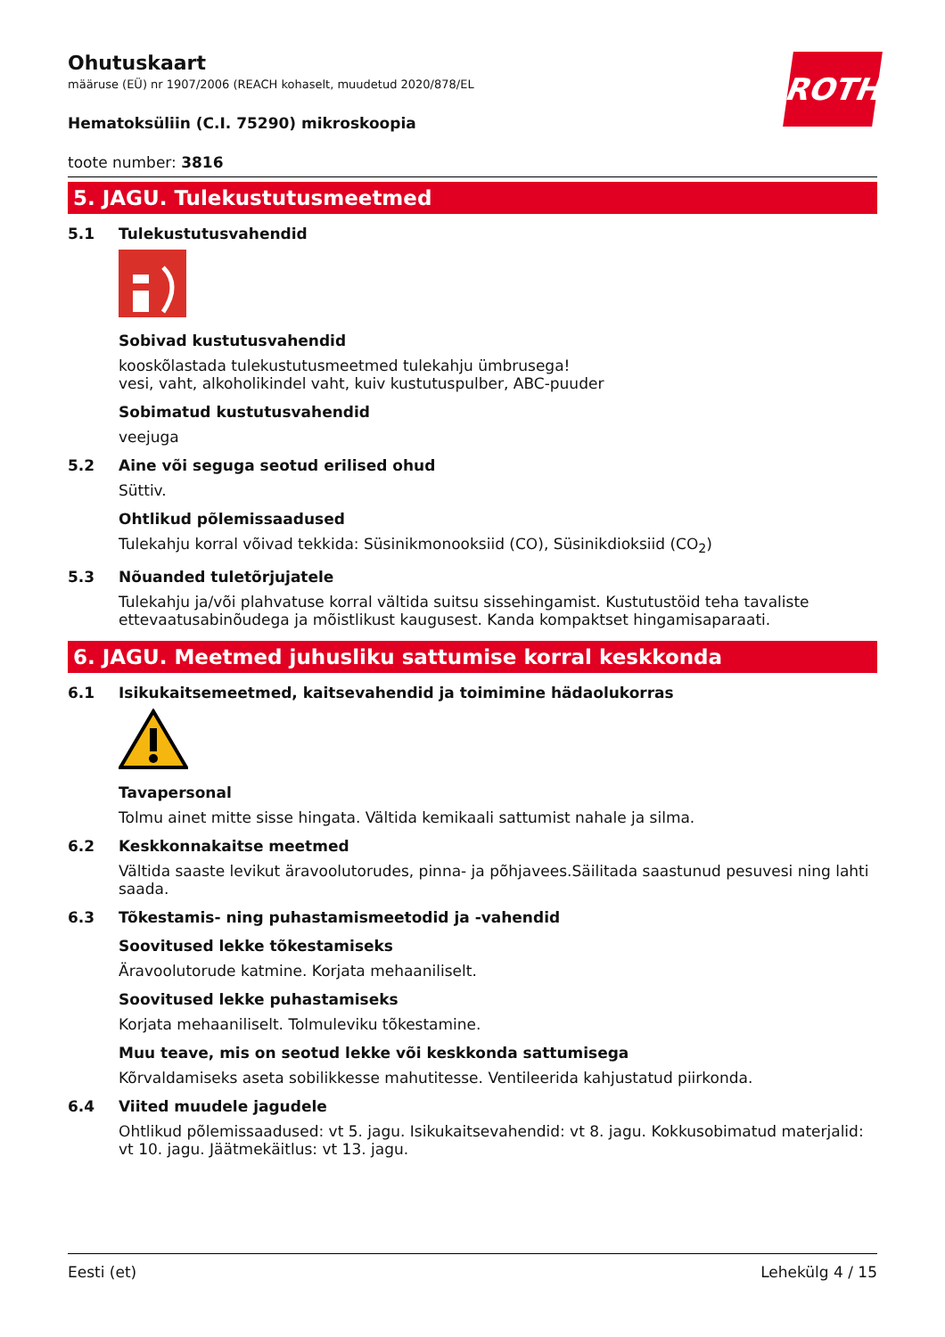ROTH
Ohutuskaart
määruse (EÜ) nr 1907/2006 (REACH kohaselt, muudetud 2020/878/EL
Hematoksüliin (C.I. 75290) mikroskoopia
toote number: 3816
5. JAGU. Tulekustutusmeetmed
5.1 Tulekustutusvahendid
Sobivad kustutusvahendid
kooskõlastada tulekustutusmeetmed tulekahju ümbrusega!
vesi, vaht, alkoholikindel vaht, kuiv kustutuspulber, ABC-puuder
Sobimatud kustutusvahendid
veejuga
5.2 Aine või seguga seotud erilised ohud
Süttiv.
Ohtlikud põlemissaadused
Tulekahju korral võivad tekkida: Süsinikmonooksiid (CO), Süsinikdioksiid (CO<sub>2</sub>)
5.3 Nõuanded tuletõrjujatele
Tulekahju ja/või plahvatuse korral vältida suitsu sissehingamist. Kustutustöid teha tavaliste ettevaatusabinõudega ja mõistlikust kaugusest. Kanda kompaktset hingamisaparaati.
6. JAGU. Meetmed juhusliku sattumise korral keskkonda
6.1 Isikukaitsemeetmed, kaitsevahendid ja toimimine hädaolukorras
Tavapersonal
Tolmu ainet mitte sisse hingata. Vältida kemikaali sattumist nahale ja silma.
6.2 Keskkonnakaitse meetmed
Vältida saaste levikut äravoolutorudes, pinna- ja põhjavees.Säilitada saastunud pesuvesi ning lahti saada.
6.3 Tõkestamis- ning puhastamismeetodid ja -vahendid
Soovitused lekke tõkestamiseks
Äravoolutorude katmine. Korjata mehaaniliselt.
Soovitused lekke puhastamiseks
Korjata mehaaniliselt. Tolmuleviku tõkestamine.
Muu teave, mis on seotud lekke või keskkonda sattumisega
Kõrvaldamiseks aseta sobilikkesse mahutitesse. Ventileerida kahjustatud piirkonda.
6.4 Viited muudele jagudele
Ohtlikud põlemissaadused: vt 5. jagu. Isikukaitsevahendid: vt 8. jagu. Kokkusobimatud materjalid: vt 10. jagu. Jäätmekäitlus: vt 13. jagu.
Eesti (et) Lehekülg 4 / 15